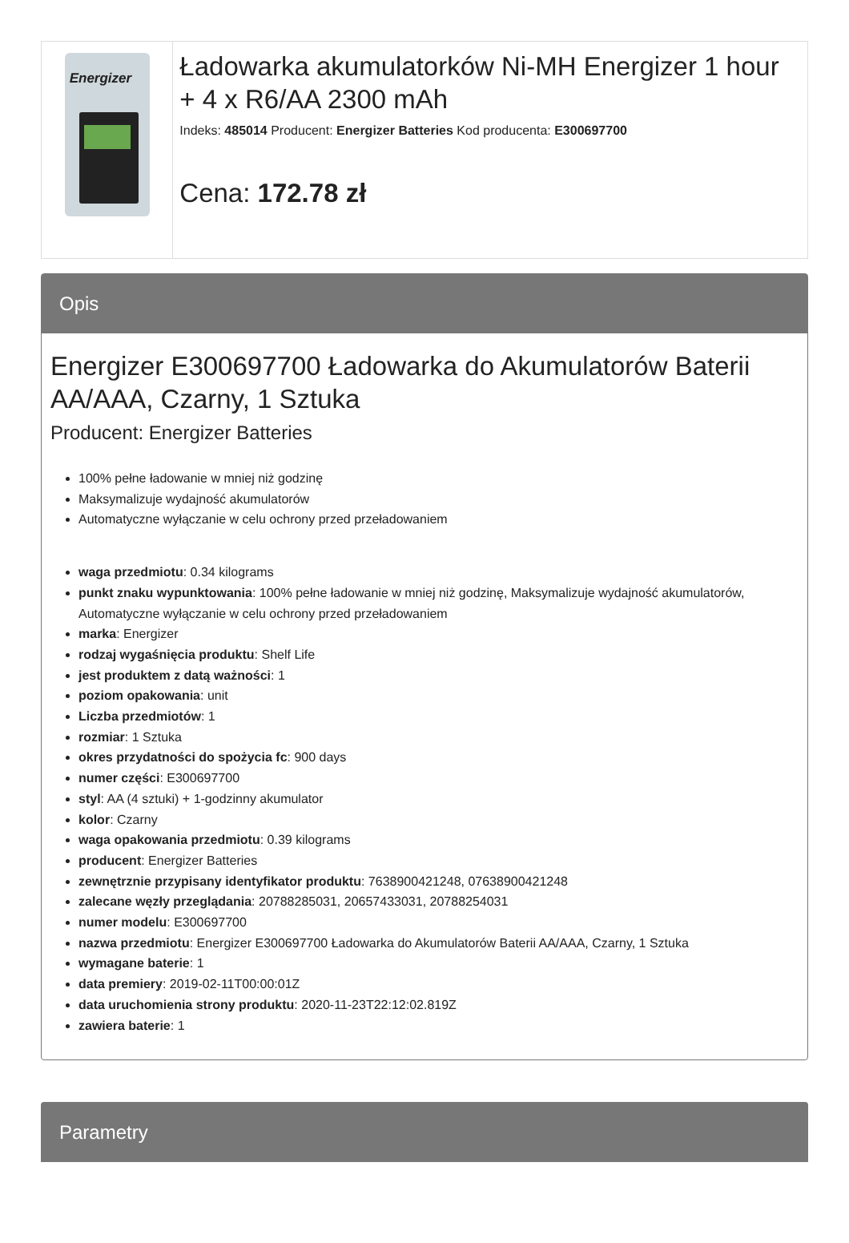Energizer
Ładowarka akumulatorków Ni-MH Energizer 1 hour + 4 x R6/AA 2300 mAh
Indeks: 485014 Producent: Energizer Batteries Kod producenta: E300697700
Cena: 172.78 zł
Opis
Energizer E300697700 Ładowarka do Akumulatorów Baterii AA/AAA, Czarny, 1 Sztuka
Producent: Energizer Batteries
100% pełne ładowanie w mniej niż godzinę
Maksymalizuje wydajność akumulatorów
Automatyczne wyłączanie w celu ochrony przed przeładowaniem
waga przedmiotu: 0.34 kilograms
punkt znaku wypunktowania: 100% pełne ładowanie w mniej niż godzinę, Maksymalizuje wydajność akumulatorów, Automatyczne wyłączanie w celu ochrony przed przeładowaniem
marka: Energizer
rodzaj wygaśnięcia produktu: Shelf Life
jest produktem z datą ważności: 1
poziom opakowania: unit
Liczba przedmiotów: 1
rozmiar: 1 Sztuka
okres przydatności do spożycia fc: 900 days
numer części: E300697700
styl: AA (4 sztuki) + 1-godzinny akumulator
kolor: Czarny
waga opakowania przedmiotu: 0.39 kilograms
producent: Energizer Batteries
zewnętrznie przypisany identyfikator produktu: 7638900421248, 07638900421248
zalecane węzły przeglądania: 20788285031, 20657433031, 20788254031
numer modelu: E300697700
nazwa przedmiotu: Energizer E300697700 Ładowarka do Akumulatorów Baterii AA/AAA, Czarny, 1 Sztuka
wymagane baterie: 1
data premiery: 2019-02-11T00:00:01Z
data uruchomienia strony produktu: 2020-11-23T22:12:02.819Z
zawiera baterie: 1
Parametry